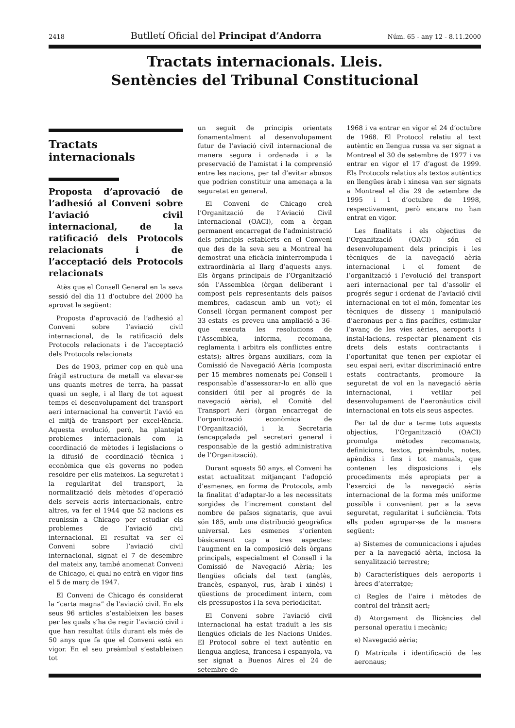2418 Butlletí Oficial del Principat d’Andorra Núm. 65 - any 12 - 8.11.2000
Tractats internacionals. Lleis.
Sentències del Tribunal Constitucional
Tractats
internacionals
Proposta d’aprovació de l’adhesió al Conveni sobre l’aviació civil internacional, de la ratificació dels Protocols relacionats i de l’acceptació dels Protocols relacionats
Atès que el Consell General en la seva sessió del dia 11 d’octubre del 2000 ha aprovat la següent:
Proposta d’aprovació de l’adhesió al Conveni sobre l’aviació civil internacional, de la ratificació dels Protocols relacionats i de l’acceptació dels Protocols relacionats
Des de 1903, primer cop en què una fràgil estructura de metall va elevar-se uns quants metres de terra, ha passat quasi un segle, i al llarg de tot aquest temps el desenvolupament del transport aeri internacional ha convertit l’avió en el mitjà de transport per excel·lència. Aquesta evolució, però, ha plantejat problemes internacionals com la coordinació de mètodes i legislacions o la difusió de coordinació tècnica i econòmica que els governs no poden resoldre per ells mateixos. La seguretat i la regularitat del transport, la normalització dels mètodes d’operació dels serveis aeris internacionals, entre altres, va fer el 1944 que 52 nacions es reunissin a Chicago per estudiar els problemes de l’aviació civil internacional. El resultat va ser el Conveni sobre l’aviació civil internacional, signat el 7 de desembre del mateix any, també anomenat Conveni de Chicago, el qual no entrà en vigor fins el 5 de març de 1947.
El Conveni de Chicago és considerat la “carta magna” de l’aviació civil. En els seus 96 articles s’estableixen les bases per les quals s’ha de regir l’aviació civil i que han resultat útils durant els més de 50 anys que fa que el Conveni està en vigor. En el seu preàmbul s’estableixen tot
un seguit de principis orientats fonamentalment al desenvolupament futur de l’aviació civil internacional de manera segura i ordenada i a la preservació de l’amistat i la comprensió entre les nacions, per tal d’evitar abusos que podrien constituir una amenaça a la seguretat en general.
El Conveni de Chicago creà l’Organització de l’Aviació Civil Internacional (OACI), com a òrgan permanent encarregat de l’administració dels principis establerts en el Conveni que des de la seva seu a Montreal ha demostrat una eficàcia ininterrompuda i extraordinària al llarg d’aquests anys. Els òrgans principals de l’Organització són l’Assemblea (òrgan deliberant i compost pels representants dels països membres, cadascun amb un vot); el Consell (òrgan permanent compost per 33 estats -es preveu una ampliació a 36- que executa les resolucions de l’Assemblea, informa, recomana, reglamenta i arbitra els conflictes entre estats); altres òrgans auxiliars, com la Comissió de Navegació Aèria (composta per 15 membres nomenats pel Consell i responsable d’assessorar-lo en allò que consideri útil per al progrés de la navegació aèria), el Comitè del Transport Aeri (òrgan encarregat de l’organització econòmica de l’Organització), i la Secretaria (encapçalada pel secretari general i responsable de la gestió administrativa de l’Organització).
Durant aquests 50 anys, el Conveni ha estat actualitzat mitjançant l’adopció d’esmenes, en forma de Protocols, amb la finalitat d’adaptar-lo a les necessitats sorgides de l’increment constant del nombre de països signataris, que avui són 185, amb una distribució geogràfica universal. Les esmenes s’orienten bàsicament cap a tres aspectes: l’augment en la composició dels òrgans principals, especialment el Consell i la Comissió de Navegació Aèria; les llengües oficials del text (anglès, francès, espanyol, rus, àrab i xinès) i qüestions de procediment intern, com els pressupostos i la seva periodicitat.
El Conveni sobre l’aviació civil internacional ha estat traduït a les sis llengües oficials de les Nacions Unides. El Protocol sobre el text autèntic en llengua anglesa, francesa i espanyola, va ser signat a Buenos Aires el 24 de setembre de
1968 i va entrar en vigor el 24 d’octubre de 1968. El Protocol relatiu al text autèntic en llengua russa va ser signat a Montreal el 30 de setembre de 1977 i va entrar en vigor el 17 d’agost de 1999. Els Protocols relatius als textos autèntics en llengües àrab i xinesa van ser signats a Montreal el dia 29 de setembre de 1995 i 1 d’octubre de 1998, respectivament, però encara no han entrat en vigor.
Les finalitats i els objectius de l’Organització (OACI) són el desenvolupament dels principis i les tècniques de la navegació aèria internacional i el foment de l’organització i l’evolució del transport aeri internacional per tal d’assolir el progrés segur i ordenat de l’aviació civil internacional en tot el món, fomentar les tècniques de disseny i manipulació d’aeronaus per a fins pacífics, estimular l’avanç de les vies aèries, aeroports i instal·lacions, respectar plenament els drets dels estats contractants i l’oportunitat que tenen per explotar el seu espai aeri, evitar discriminació entre estats contractants, promoure la seguretat de vol en la navegació aèria internacional, i vetllar pel desenvolupament de l’aeronàutica civil internacional en tots els seus aspectes.
Per tal de dur a terme tots aquests objectius, l’Organització (OACI) promulga mètodes recomanats, definicions, textos, preàmbuls, notes, apèndixs i fins i tot manuals, que contenen les disposicions i els procediments més apropiats per a l’exercici de la navegació aèria internacional de la forma més uniforme possible i convenient per a la seva seguretat, regularitat i suficiència. Tots ells poden agrupar-se de la manera següent:
a) Sistemes de comunicacions i ajudes per a la navegació aèria, inclosa la senyalització terrestre;
b) Característiques dels aeroports i àrees d’aterratge;
c) Regles de l’aire i mètodes de control del trànsit aeri;
d) Atorgament de llicències del personal operatiu i mecànic;
e) Navegació aèria;
f) Matrícula i identificació de les aeronaus;